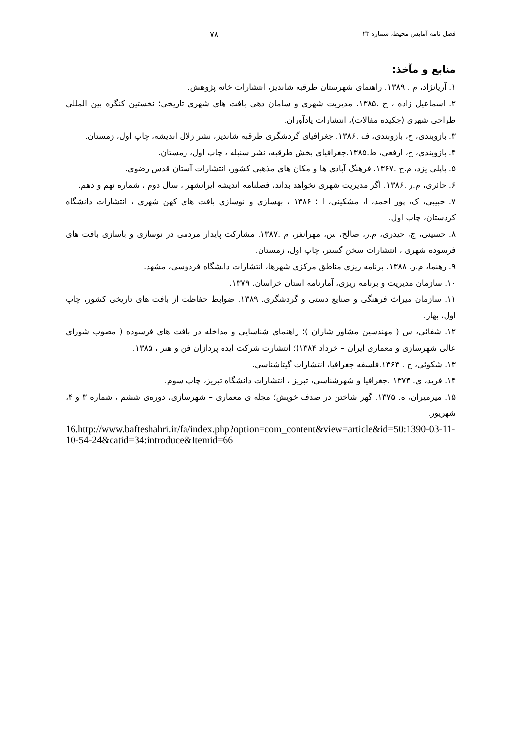فصل نامه آمایش محیط، شماره ۲۳ ۷۸
منابع و مآخذ:
۱. آریانژاد، م . ۱۳۸۹. راهنمای شهرستان طرقبه شاندیز، انتشارات خانه پژوهش.
۲. اسماعیل زاده ، ح .۱۳۸۵. مدیریت شهری و سامان دهی بافت های شهری تاریخی؛ نخستین کنگره بین المللی طراحی شهری (چکیده مقالات)، انتشارات یادآوران.
۳. بازوبندی، ح، بازوبندی، ف .۱۳۸۶. جغرافیای گردشگری طرقبه شاندیز، نشر زلال اندیشه، چاپ اول، زمستان.
۴. بازوبندی، ح، ارفعی، ط.۱۳۸۵.جغرافیای بخش طرقبه، نشر سنبله ، چاپ اول، زمستان.
۵. پاپلی یزد، م.ح .۱۳۶۷. فرهنگ آبادی ها و مکان های مذهبی کشور، انتشارات آستان قدس رضوی.
۶. حائری، م.ر .۱۳۸۶. اگر مدیریت شهری نخواهد بداند، فصلنامه اندیشه ایرانشهر ، سال دوم ، شماره نهم و دهم.
۷. حبیبی، ک، پور احمد، ا، مشکینی، ا ؛ ۱۳۸۶ ، بهسازی و نوسازی بافت های کهن شهری ، انتشارات دانشگاه کردستان، چاپ اول.
۸. حسینی، ج، حیدری، م.ر، صالح، س، مهرانفر، م .۱۳۸۷. مشارکت پایدار مردمی در نوسازی و باسازی بافت های فرسوده شهری ، انتشارات سخن گستر، چاپ اول، زمستان.
۹. رهنما، م.ر. ۱۳۸۸. برنامه ریزی مناطق مرکزی شهرها، انتشارات دانشگاه فردوسی، مشهد.
۱۰. سازمان مدیریت و برنامه ریزی، آمارنامه استان خراسان. ۱۳۷۹.
۱۱. سازمان میراث فرهنگی و صنایع دستی و گردشگری. ۱۳۸۹. ضوابط حفاظت از بافت های تاریخی کشور، چاپ اول، بهار.
۱۲. شفائی، س ( مهندسین مشاور شاران )؛ راهنمای شناسایی و مداخله در بافت های فرسوده ( مصوب شورای عالی شهرسازی و معماری ایران – خرداد ۱۳۸۴)؛ انتشارت شرکت ایده پردازان فن و هنر ، ۱۳۸۵.
۱۳. شکوئی، ح . ۱۳۶۴.فلسفه جغرافیا، انتشارات گیتاشناسی.
۱۴. فرید، ی. ۱۳۷۳ .جغرافیا و شهرشناسی، تبریز ، انتشارات دانشگاه تبریز، چاپ سوم.
۱۵. میرمیران، ه. ۱۳۷۵. گهر شاختن در صدف خویش؛ مجله ی معماری – شهرسازی، دوره‌ی ششم ، شماره ۳ و ۴، شهریور.
16.http://www.bafteshahri.ir/fa/index.php?option=com_content&view=article&id=50:1390-03-11-10-54-24&catid=34:introduce&Itemid=66